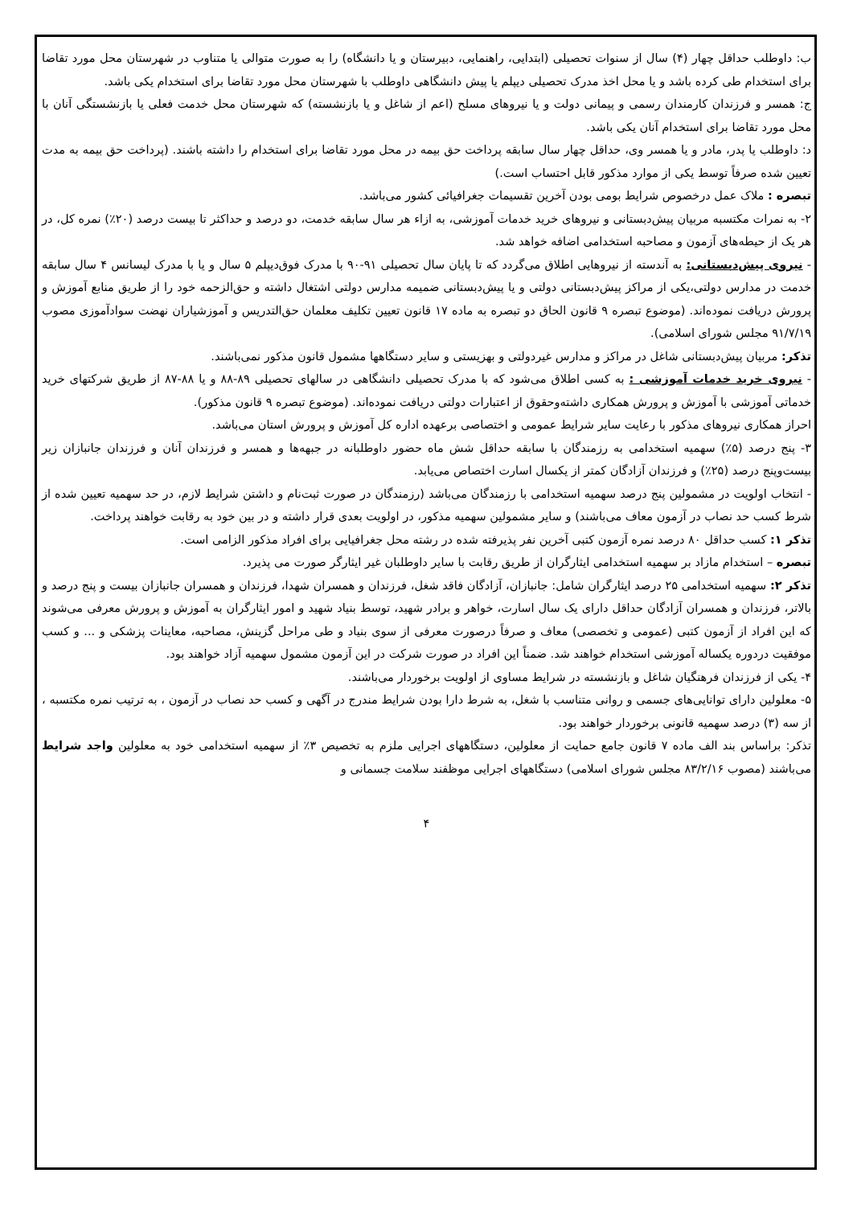ب: داوطلب حداقل چهار (۴) سال از سنوات تحصیلی (ابتدایی، راهنمایی، دبیرستان و یا دانشگاه) را به صورت متوالی یا متناوب در شهرستان محل مورد تقاضا برای استخدام طی کرده باشد و یا محل اخذ مدرک تحصیلی دیپلم یا پیش دانشگاهی داوطلب با شهرستان محل مورد تقاضا برای استخدام یکی باشد.
ج: همسر و فرزندان کارمندان رسمی و پیمانی دولت و یا نیروهای مسلح (اعم از شاغل و یا بازنشسته) که شهرستان محل خدمت فعلی یا بازنشستگی آنان با محل مورد تقاضا برای استخدام آنان یکی باشد.
د: داوطلب یا پدر، مادر و یا همسر وی، حداقل چهار سال سابقه پرداخت حق بیمه در محل مورد تقاضا برای استخدام را داشته باشند. (پرداخت حق بیمه به مدت تعیین شده صرفاً توسط یکی از موارد مذکور قابل احتساب است.)
تبصره : ملاک عمل درخصوص شرایط بومی بودن آخرین تقسیمات جغرافیائی کشور می‌باشد.
۲- به نمرات مکتسبه مربیان پیش‌دبستانی و نیروهای خرید خدمات آموزشی، به ازاء هر سال سابقه خدمت، دو درصد و حداکثر تا بیست درصد (۲۰٪) نمره کل، در هر یک از حیطه‌های آزمون و مصاحبه استخدامی اضافه خواهد شد.
- نیروی پیش‌دبستانی: به آندسته از نیروهایی اطلاق می‌گردد که تا پایان سال تحصیلی ۹۱-۹۰ با مدرک فوق‌دیپلم ۵ سال و یا با مدرک لیسانس ۴ سال سابقه خدمت در مدارس دولتی،یکی از مراکز پیش‌دبستانی دولتی و یا پیش‌دبستانی ضمیمه مدارس دولتی اشتغال داشته و حق‌الزحمه خود را از طریق منابع آموزش و پرورش دریافت نموده‌اند. (موضوع تبصره ۹ قانون الحاق دو تبصره به ماده ۱۷ قانون تعیین تکلیف معلمان حق‌التدریس و آموزشیاران نهضت سوادآموزی مصوب ۹۱/۷/۱۹ مجلس شورای اسلامی).
تذکر: مربیان پیش‌دبستانی شاغل در مراکز و مدارس غیردولتی و بهزیستی و سایر دستگاهها مشمول قانون مذکور نمی‌باشند.
- نیروی خرید خدمات آموزشی : به کسی اطلاق می‌شود که با مدرک تحصیلی دانشگاهی در سالهای تحصیلی ۸۹-۸۸ و یا ۸۸-۸۷ از طریق شرکتهای خرید خدماتی آموزشی با آموزش و پرورش همکاری داشته‌وحقوق از اعتبارات دولتی دریافت نموده‌اند. (موضوع تبصره ۹ قانون مذکور).
احراز همکاری نیروهای مذکور با رعایت سایر شرایط عمومی و اختصاصی برعهده اداره کل آموزش و پرورش استان می‌باشد.
۳- پنج درصد (۵٪) سهمیه استخدامی به رزمندگان با سابقه حداقل شش ماه حضور داوطلبانه در جبهه‌ها و همسر و فرزندان آنان و فرزندان جانبازان زیر بیست‌وپنج درصد (۲۵٪) و فرزندان آزادگان کمتر از یکسال اسارت اختصاص می‌یابد.
- انتخاب اولویت در مشمولین پنج درصد سهمیه استخدامی با رزمندگان می‌باشد (رزمندگان در صورت ثبت‌نام و داشتن شرایط لازم، در حد سهمیه تعیین شده از شرط کسب حد نصاب در آزمون معاف می‌باشند) و سایر مشمولین سهمیه مذکور، در اولویت بعدی قرار داشته و در بین خود به رقابت خواهند پرداخت.
تذکر ۱: کسب حداقل ۸۰ درصد نمره آزمون کتبی آخرین نفر پذیرفته شده در رشته محل جغرافیایی برای افراد مذکور الزامی است.
تبصره – استخدام مازاد بر سهمیه استخدامی ایثارگران از طریق رقابت با سایر داوطلبان غیر ایثارگر صورت می پذیرد.
تذکر ۲: سهمیه استخدامی ۲۵ درصد ایثارگران شامل: جانبازان، آزادگان فاقد شغل، فرزندان و همسران شهدا، فرزندان و همسران جانبازان بیست و پنج درصد و بالاتر، فرزندان و همسران آزادگان حداقل دارای یک سال اسارت، خواهر و برادر شهید، توسط بنیاد شهید و امور ایثارگران به آموزش و پرورش معرفی می‌شوند که این افراد از آزمون کتبی (عمومی و تخصصی) معاف و صرفاً درصورت معرفی از سوی بنیاد و طی مراحل گزینش، مصاحبه، معاینات پزشکی و ... و کسب موفقیت دردوره یکساله آموزشی استخدام خواهند شد. ضمناً این افراد در صورت شرکت در این آزمون مشمول سهمیه آزاد خواهند بود.
۴- یکی از فرزندان فرهنگیان شاغل و بازنشسته در شرایط مساوی از اولویت برخوردار می‌باشند.
۵- معلولین دارای توانایی‌های جسمی و روانی متناسب با شغل، به شرط دارا بودن شرایط مندرج در آگهی و کسب حد نصاب در آزمون ، به ترتیب نمره مکتسبه ، از سه (۳) درصد سهمیه قانونی برخوردار خواهند بود.
تذکر: براساس بند الف ماده ۷ قانون جامع حمایت از معلولین، دستگاههای اجرایی ملزم به تخصیص ۳٪ از سهمیه استخدامی خود به معلولین واجد شرایط می‌باشند (مصوب ۸۳/۲/۱۶ مجلس شورای اسلامی) دستگاههای اجرایی موظفند سلامت جسمانی و
۴